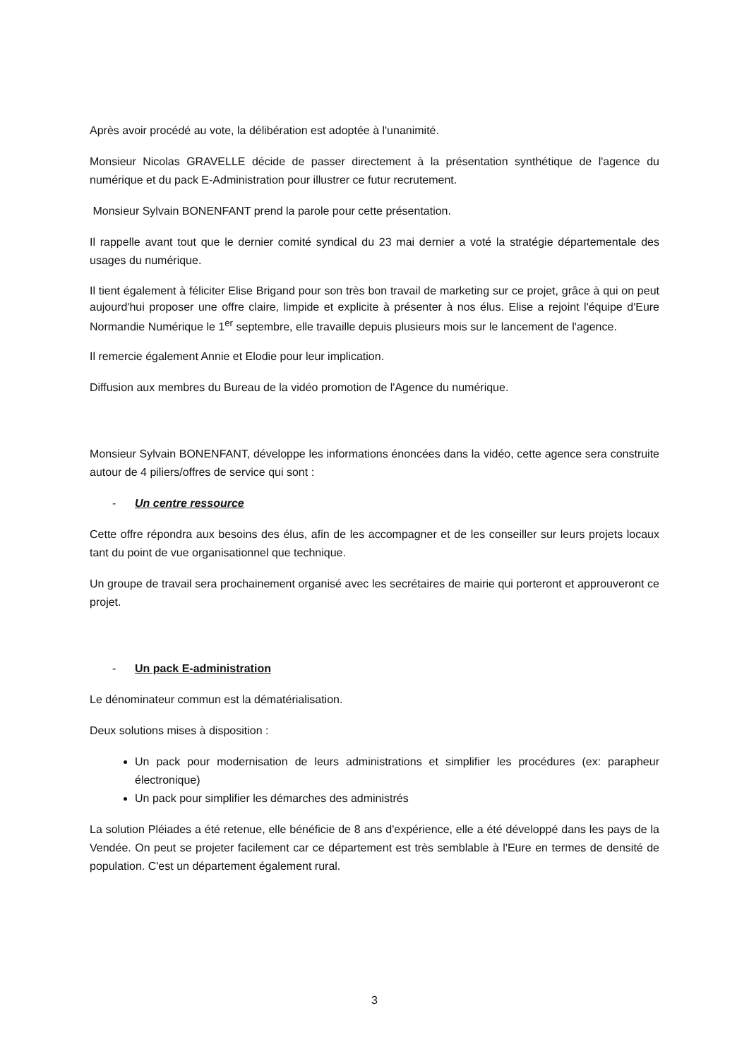Après avoir procédé au vote, la délibération est adoptée à l'unanimité.
Monsieur Nicolas GRAVELLE décide de passer directement à la présentation synthétique de l'agence du numérique et du pack E-Administration pour illustrer ce futur recrutement.
Monsieur Sylvain BONENFANT prend la parole pour cette présentation.
Il rappelle avant tout que le dernier comité syndical du 23 mai dernier a voté la stratégie départementale des usages du numérique.
Il tient également à féliciter Elise Brigand pour son très bon travail de marketing sur ce projet, grâce à qui on peut aujourd'hui proposer une offre claire, limpide et explicite à présenter à nos élus. Elise a rejoint l'équipe d'Eure Normandie Numérique le 1<sup>er</sup> septembre, elle travaille depuis plusieurs mois sur le lancement de l'agence.
Il remercie également Annie et Elodie pour leur implication.
Diffusion aux membres du Bureau de la vidéo promotion de l'Agence du numérique.
Monsieur Sylvain BONENFANT, développe les informations énoncées dans la vidéo, cette agence sera construite autour de 4 piliers/offres de service qui sont :
- Un centre ressource
Cette offre répondra aux besoins des élus, afin de les accompagner et de les conseiller sur leurs projets locaux tant du point de vue organisationnel que technique.
Un groupe de travail sera prochainement organisé avec les secrétaires de mairie qui porteront et approuveront ce projet.
- Un pack E-administration
Le dénominateur commun est la dématérialisation.
Deux solutions mises à disposition :
Un pack pour modernisation de leurs administrations et simplifier les procédures (ex: parapheur électronique)
Un pack pour simplifier les démarches des administrés
La solution Pléiades a été retenue, elle bénéficie de 8 ans d'expérience, elle a été développé dans les pays de la Vendée. On peut se projeter facilement car ce département est très semblable à l'Eure en termes de densité de population. C'est un département également rural.
3